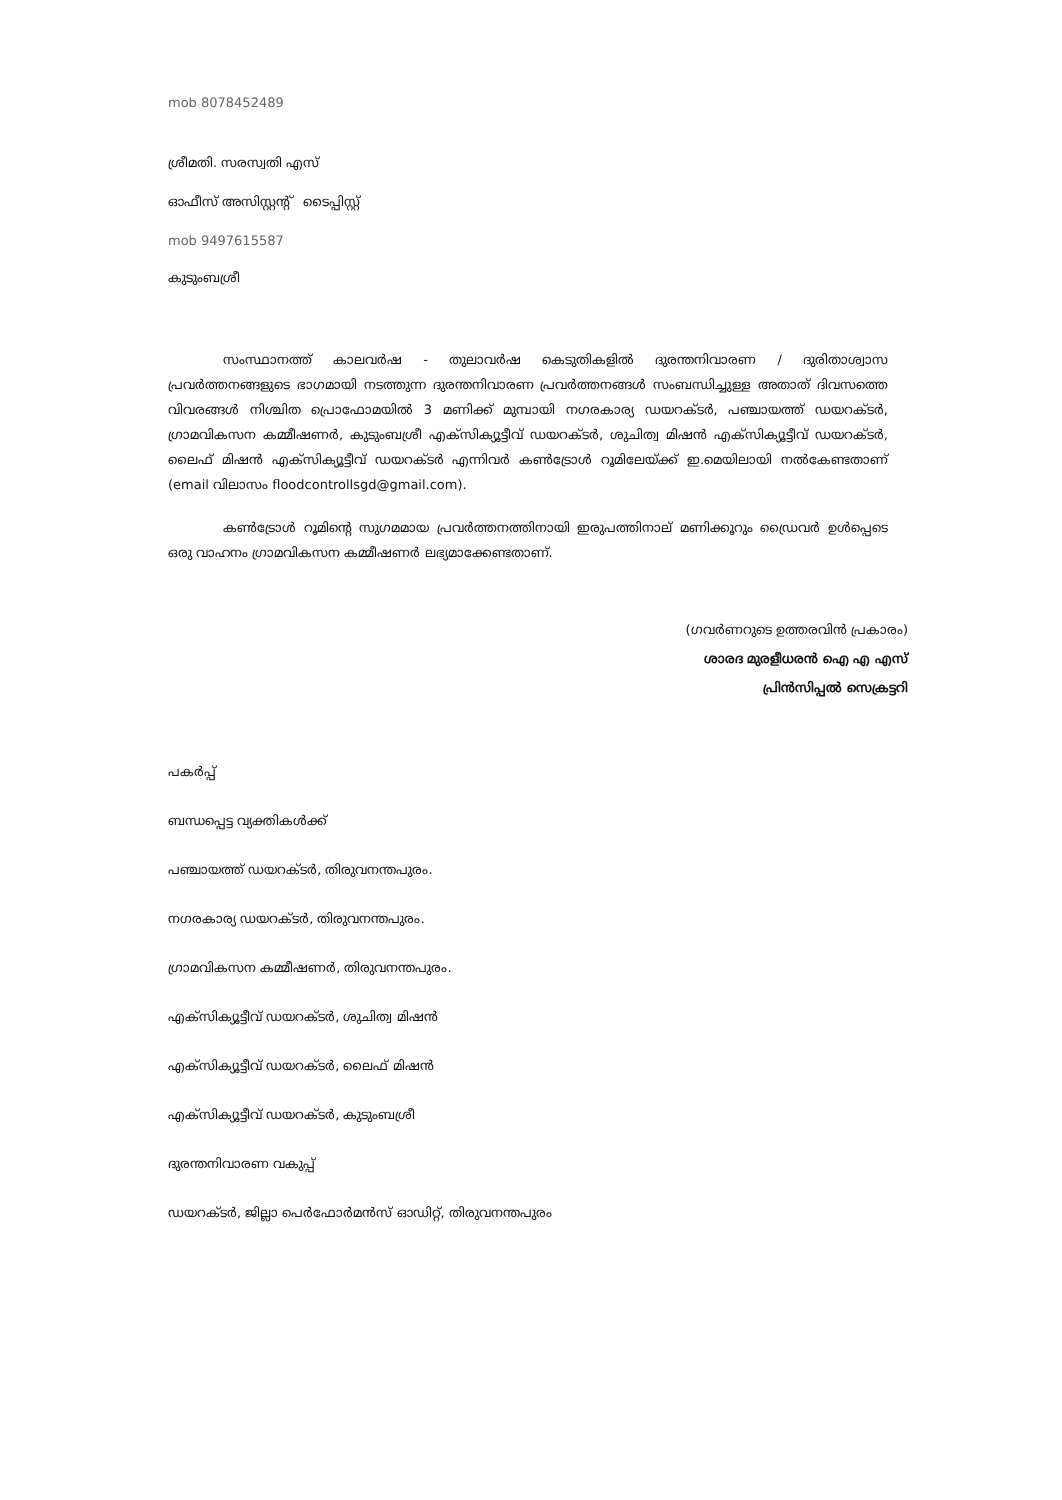mob 8078452489
ശ്രീമതി. സരസ്വതി എസ്
ഓഫീസ് അസിസ്റ്റന്റ് ടൈപ്പിസ്റ്റ്
mob 9497615587
കുടുംബശ്രീ
സംസ്ഥാനത്ത് കാലവർഷ - തുലാവർഷ കെടുതികളിൽ ദുരന്തനിവാരണ / ദുരിതാശ്വാസ പ്രവർത്തനങ്ങളുടെ ഭാഗമായി നടത്തുന്ന ദുരന്തനിവാരണ പ്രവർത്തനങ്ങൾ സംബന്ധിച്ചുള്ള അതാത് ദിവസത്തെ വിവരങ്ങൾ നിശ്ചിത പ്രൊഫോമയിൽ 3 മണിക്ക് മുമ്പായി നഗരകാര്യ ഡയറക്ടർ, പഞ്ചായത്ത് ഡയറക്ടർ, ഗ്രാമവികസന കമ്മീഷണർ, കുടുംബശ്രീ എക്സിക്യൂട്ടീവ് ഡയറക്ടർ, ശുചിത്വ മിഷൻ എക്സിക്യൂട്ടീവ് ഡയറക്ടർ, ലൈഫ് മിഷൻ എക്സിക്യൂട്ടീവ് ഡയറക്ടർ എന്നിവർ കൺട്രോൾ റൂമിലേയ്ക്ക് ഇ.മെയിലായി നൽകേണ്ടതാണ് (email വിലാസം floodcontrollsgd@gmail.com).
കൺട്രോൾ റൂമിന്റെ സുഗമമായ പ്രവർത്തനത്തിനായി ഇരുപത്തിനാല് മണിക്കൂറും ഡ്രൈവർ ഉൾപ്പെടെ ഒരു വാഹനം ഗ്രാമവികസന കമ്മീഷണർ ലഭ്യമാക്കേണ്ടതാണ്.
(ഗവർണറുടെ ഉത്തരവിൻ പ്രകാരം)
ശാരദ മുരളീധരൻ ഐ എ എസ്
പ്രിൻസിപ്പൽ സെക്രട്ടറി
പകർപ്പ്
ബന്ധപ്പെട്ട വ്യക്തികൾക്ക്
പഞ്ചായത്ത് ഡയറക്ടർ, തിരുവനന്തപുരം.
നഗരകാര്യ ഡയറക്ടർ, തിരുവനന്തപുരം.
ഗ്രാമവികസന കമ്മീഷണർ, തിരുവനന്തപുരം.
എക്സിക്യൂട്ടീവ് ഡയറക്ടർ, ശുചിത്വ മിഷൻ
എക്സിക്യൂട്ടീവ് ഡയറക്ടർ, ലൈഫ് മിഷൻ
എക്സിക്യൂട്ടീവ് ഡയറക്ടർ, കുടുംബശ്രീ
ദുരന്തനിവാരണ വകുപ്പ്
ഡയറക്ടർ, ജില്ലാ പെർഫോർമൻസ് ഓഡിറ്റ്, തിരുവനന്തപുരം